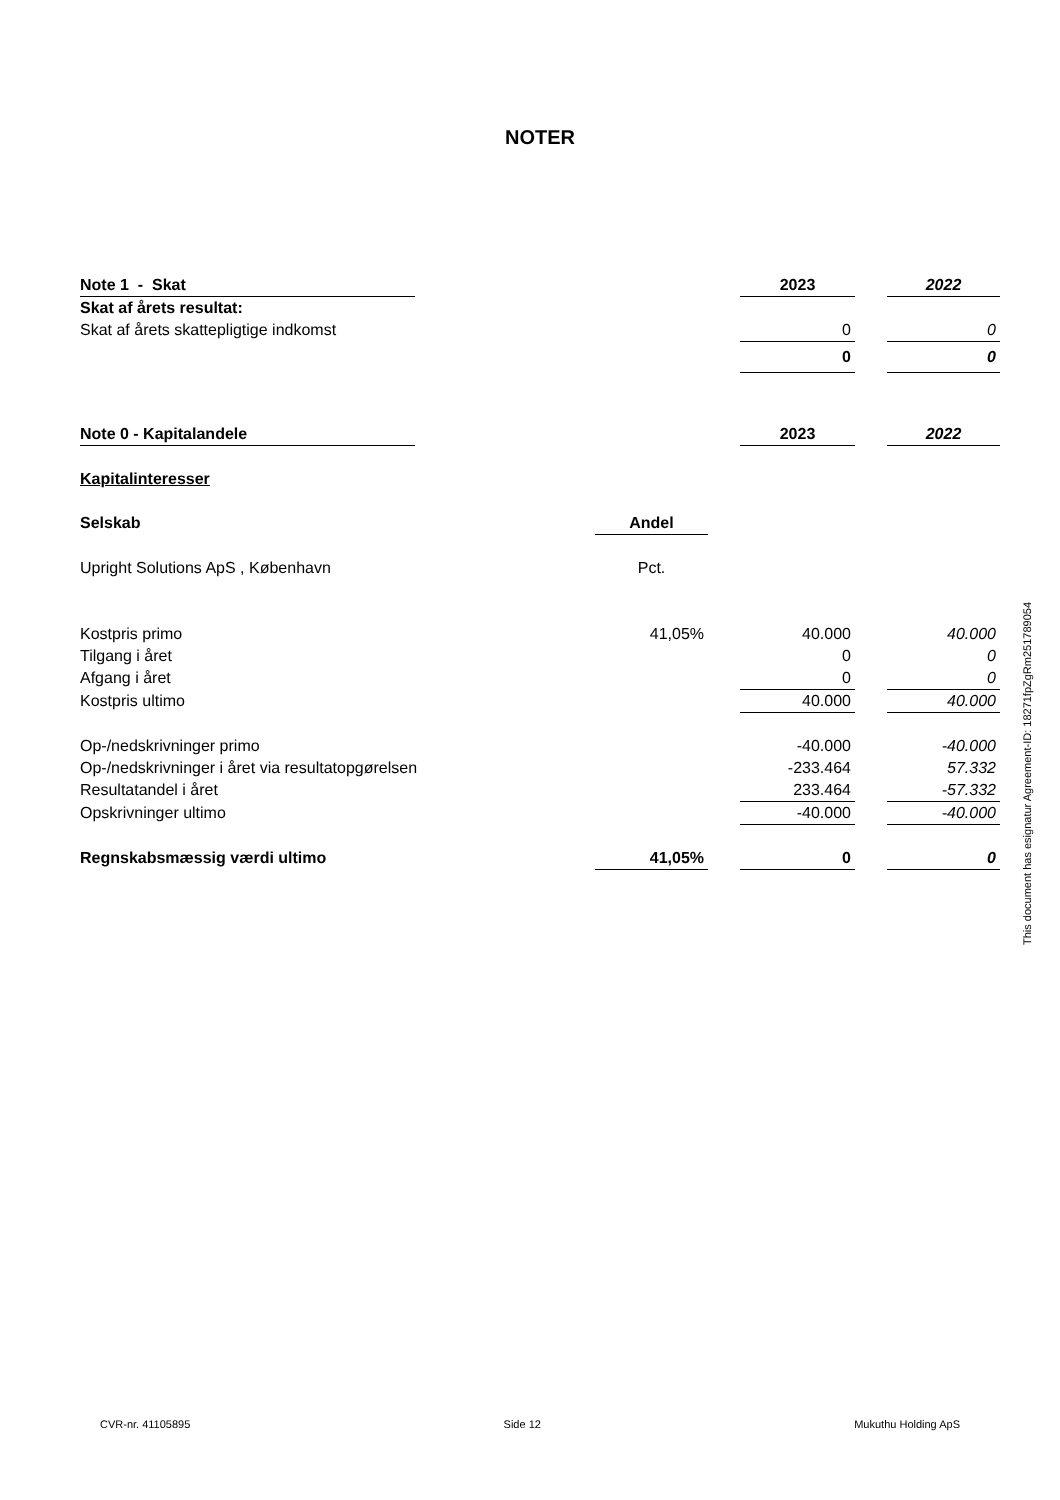NOTER
| Note 1 - Skat | | | | 2023 | | 2022 |
| Skat af årets resultat: | | | | | | |
| Skat af årets skattepligtige indkomst | | | | 0 | | 0 |
| | | | | 0 | | 0 |
| Note 0 - Kapitalandele | | | | 2023 | | 2022 |
| Kapitalinteresser | | | | | | |
| Selskab | | Andel | | | | |
| Upright Solutions ApS , København | | Pct. | | | | |
| Kostpris primo | | 41,05% | | 40.000 | | 40.000 |
| Tilgang i året | | | | 0 | | 0 |
| Afgang i året | | | | 0 | | 0 |
| Kostpris ultimo | | | | 40.000 | | 40.000 |
| Op-/nedskrivninger primo | | | | -40.000 | | -40.000 |
| Op-/nedskrivninger i året via resultatopgørelsen | | | | -233.464 | | 57.332 |
| Resultatandel i året | | | | 233.464 | | -57.332 |
| Opskrivninger ultimo | | | | -40.000 | | -40.000 |
| Regnskabsmæssig værdi ultimo | | 41,05% | | 0 | | 0 |
This document has esignatur Agreement-ID: 18271fpZgRm251789054
CVR-nr. 41105895 Side 12 Mukuthu Holding ApS